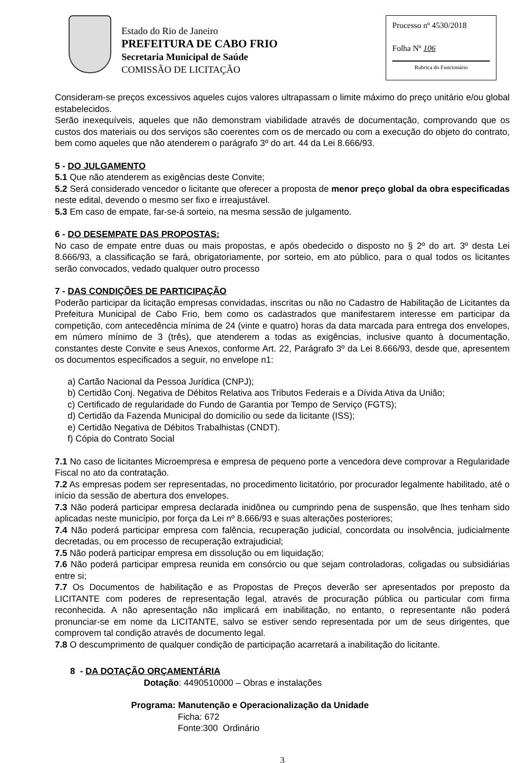Estado do Rio de Janeiro
PREFEITURA DE CABO FRIO
Secretaria Municipal de Saúde
COMISSÃO DE LICITAÇÃO
Processo nº 4530/2018
Folha Nº 106
Rubrica do Funcionário
Consideram-se preços excessivos aqueles cujos valores ultrapassam o limite máximo do preço unitário e/ou global estabelecidos.
Serão inexequíveis, aqueles que não demonstram viabilidade através de documentação, comprovando que os custos dos materiais ou dos serviços são coerentes com os de mercado ou com a execução do objeto do contrato, bem como aqueles que não atenderem o parágrafo 3º do art. 44 da Lei 8.666/93.
5 - DO JULGAMENTO
5.1 Que não atenderem as exigências deste Convite;
5.2 Será considerado vencedor o licitante que oferecer a proposta de menor preço global da obra especificadas neste edital, devendo o mesmo ser fixo e irreajustável.
5.3 Em caso de empate, far-se-á sorteio, na mesma sessão de julgamento.
6 - DO DESEMPATE DAS PROPOSTAS:
No caso de empate entre duas ou mais propostas, e após obedecido o disposto no § 2º do art. 3º desta Lei 8.666/93, a classificação se fará, obrigatoriamente, por sorteio, em ato público, para o qual todos os licitantes serão convocados, vedado qualquer outro processo
7 - DAS CONDIÇÕES DE PARTICIPAÇÃO
Poderão participar da licitação empresas convidadas, inscritas ou não no Cadastro de Habilitação de Licitantes da Prefeitura Municipal de Cabo Frio, bem como os cadastrados que manifestarem interesse em participar da competição, com antecedência mínima de 24 (vinte e quatro) horas da data marcada para entrega dos envelopes, em número mínimo de 3 (três), que atenderem a todas as exigências, inclusive quanto à documentação, constantes deste Convite e seus Anexos, conforme Art. 22, Parágrafo 3º da Lei 8.666/93, desde que, apresentem os documentos especificados a seguir, no envelope n1:
a) Cartão Nacional da Pessoa Jurídica (CNPJ);
b) Certidão Conj. Negativa de Débitos Relativa aos Tributos Federais e a Dívida Ativa da União;
c) Certificado de regularidade do Fundo de Garantia por Tempo de Serviço (FGTS);
d) Certidão da Fazenda Municipal do domicilio ou sede da licitante (ISS);
e) Certidão Negativa de Débitos Trabalhistas (CNDT).
f) Cópia do Contrato Social
7.1 No caso de licitantes Microempresa e empresa de pequeno porte a vencedora deve comprovar a Regularidade Fiscal no ato da contratação.
7.2 As empresas podem ser representadas, no procedimento licitatório, por procurador legalmente habilitado, até o início da sessão de abertura dos envelopes.
7.3 Não poderá participar empresa declarada inidônea ou cumprindo pena de suspensão, que lhes tenham sido aplicadas neste município, por força da Lei nº 8.666/93 e suas alterações posteriores;
7.4 Não poderá participar empresa com falência, recuperação judicial, concordata ou insolvência, judicialmente decretadas, ou em processo de recuperação extrajudicial;
7.5 Não poderá participar empresa em dissolução ou em liquidação;
7.6 Não poderá participar empresa reunida em consórcio ou que sejam controladoras, coligadas ou subsidiárias entre si;
7.7 Os Documentos de habilitação e as Propostas de Preços deverão ser apresentados por preposto da LICITANTE com poderes de representação legal, através de procuração pública ou particular com firma reconhecida. A não apresentação não implicará em inabilitação, no entanto, o representante não poderá pronunciar-se em nome da LICITANTE, salvo se estiver sendo representada por um de seus dirigentes, que comprovem tal condição através de documento legal.
7.8 O descumprimento de qualquer condição de participação acarretará a inabilitação do licitante.
8 - DA DOTAÇÃO ORÇAMENTÁRIA
Dotação: 4490510000 – Obras e instalações
Programa: Manutenção e Operacionalização da Unidade
Ficha: 672
Fonte:300 Ordinário
3